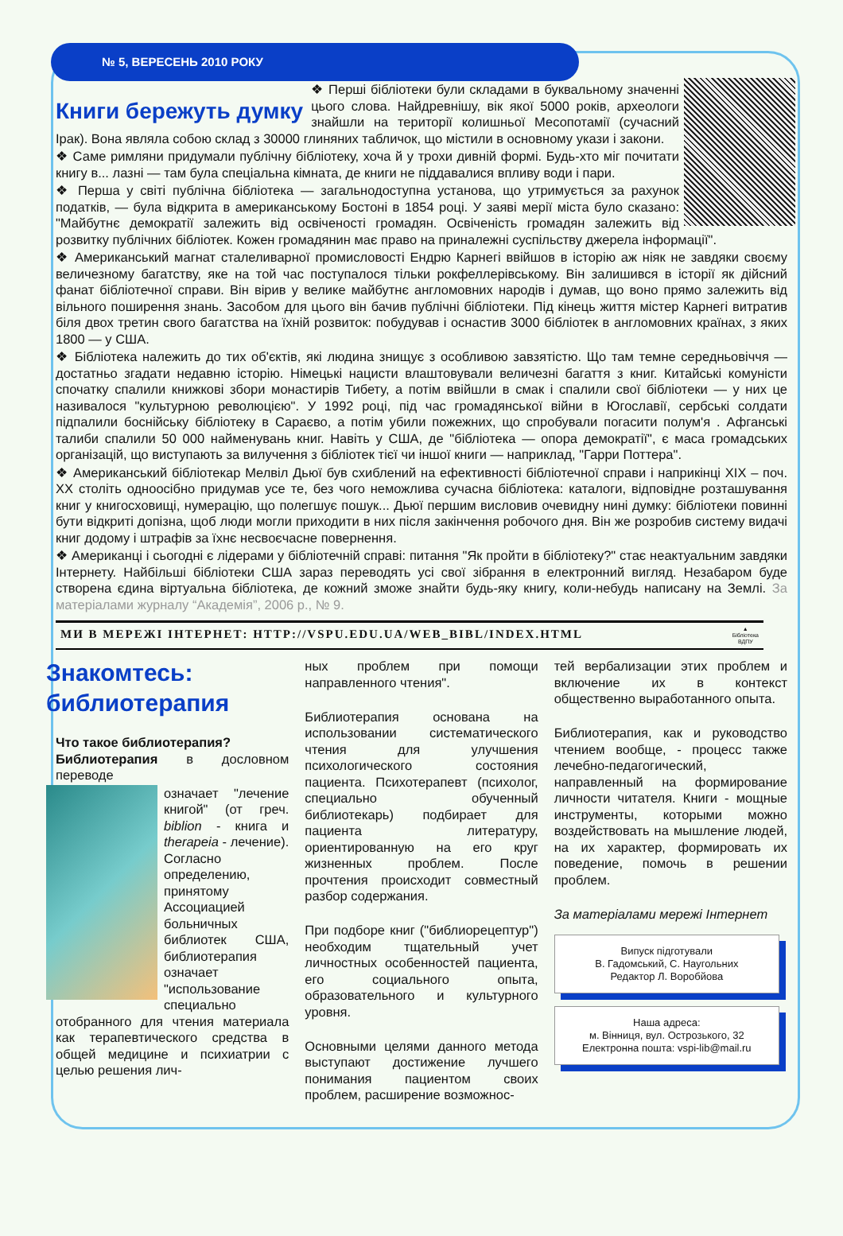№ 5, ВЕРЕСЕНЬ 2010 РОКУ
Книги бережуть думку
❖ Перші бібліотеки були складами в буквальному значенні цього слова. Найдревнішу, вік якої 5000 років, археологи знайшли на території колишньої Месопотамії (сучасний Ірак). Вона являла собою склад з 30000 глиняних табличок, що містили в основному укази і закони.
❖ Саме римляни придумали публічну бібліотеку, хоча й у трохи дивній формі. Будь-хто міг почитати книгу в... лазні — там була спеціальна кімната, де книги не піддавалися впливу води і пари.
❖ Перша у світі публічна бібліотека — загальнодоступна установа, що утримується за рахунок податків, — була відкрита в американському Бостоні в 1854 році. У заяві мерії міста було сказано: "Майбутнє демократії залежить від освіченості громадян. Освіченість громадян залежить від розвитку публічних бібліотек. Кожен громадянин має право на приналежні суспільству джерела інформації".
❖ Американський магнат сталеливарної промисловості Ендрю Карнегі ввійшов в історію аж ніяк не завдяки своєму величезному багатству, яке на той час поступалося тільки рокфеллерівському. Він залишився в історії як дійсний фанат бібліотечної справи. Він вірив у велике майбутнє англомовних народів і думав, що воно прямо залежить від вільного поширення знань. Засобом для цього він бачив публічні бібліотеки. Під кінець життя містер Карнегі витратив біля двох третин свого багатства на їхній розвиток: побудував і оснастив 3000 бібліотек в англомовних країнах, з яких 1800 — у США.
❖ Бібліотека належить до тих об'єктів, які людина знищує з особливою завзятістю. Що там темне середньовіччя — достатньо згадати недавню історію. Німецькі нацисти влаштовували величезні багаття з книг. Китайські комуністи спочатку спалили книжкові збори монастирів Тибету, а потім ввійшли в смак і спалили свої бібліотеки — у них це називалося "культурною революцією". У 1992 році, під час громадянської війни в Югославії, сербські солдати підпалили боснійську бібліотеку в Сараєво, а потім убили пожежних, що спробували погасити полум'я . Афганські талиби спалили 50 000 найменувань книг. Навіть у США, де "бібліотека — опора демократії", є маса громадських організацій, що виступають за вилучення з бібліотек тієї чи іншої книги — наприклад, "Гарри Поттера".
❖ Американський бібліотекар Мелвіл Дьюї був схиблений на ефективності бібліотечної справи і наприкінці XIX – поч. XX століть одноосібно придумав усе те, без чого неможлива сучасна бібліотека: каталоги, відповідне розташування книг у книгосховищі, нумерацію, що полегшує пошук... Дьюї першим висловив очевидну нині думку: бібліотеки повинні бути відкриті допізна, щоб люди могли приходити в них після закінчення робочого дня. Він же розробив систему видачі книг додому і штрафів за їхнє несвоєчасне повернення.
❖ Американці і сьогодні є лідерами у бібліотечній справі: питання "Як пройти в бібліотеку?" стає неактуальним завдяки Інтернету. Найбільші бібліотеки США зараз переводять усі свої зібрання в електронний вигляд. Незабаром буде створена єдина віртуальна бібліотека, де кожний зможе знайти будь-яку книгу, коли-небудь написану на Землі. За матеріалами журналу “Академія”, 2006 р., № 9.
МИ В МЕРЕЖІ ІНТЕРНЕТ: HTTP://VSPU.EDU.UA/WEB_BIBL/INDEX.HTML ▲
Бібліотека
ВДПУ
Знакомтесь: библиотерапия
Что такое библиотерапия?
Библиотерапия в дословном переводе
означает "лечение книгой" (от греч. biblion - книга и therapeia - лечение). Согласно определению, принятому Ассоциацией больничных библиотек США, библиотерапия означает "использование специально отобранного для чтения материала как терапевтического средства в общей медицине и психиатрии с целью решения лич-
ных проблем при помощи направленного чтения".
Библиотерапия основана на использовании систематического чтения для улучшения психологического состояния пациента. Психотерапевт (психолог, специально обученный библиотекарь) подбирает для пациента литературу, ориентированную на его круг жизненных проблем. После прочтения происходит совместный разбор содержания.
При подборе книг ("библиорецептур") необходим тщательный учет личностных особенностей пациента, его социального опыта, образовательного и культурного уровня.
Основными целями данного метода выступают достижение лучшего понимания пациентом своих проблем, расширение возможнос-
тей вербализации этих проблем и включение их в контекст общественно выработанного опыта.
Библиотерапия, как и руководство чтением вообще, - процесс также лечебно-педагогический, направленный на формирование личности читателя. Книги - мощные инструменты, которыми можно воздействовать на мышление людей, на их характер, формировать их поведение, помочь в решении проблем.
За матеріалами мережі Інтернет
Випуск підготували
В. Гадомський, С. Наугольних
Редактор Л. Воробйова
Наша адреса:
м. Вінниця, вул. Острозького, 32
Електронна пошта: vspi-lib@mail.ru